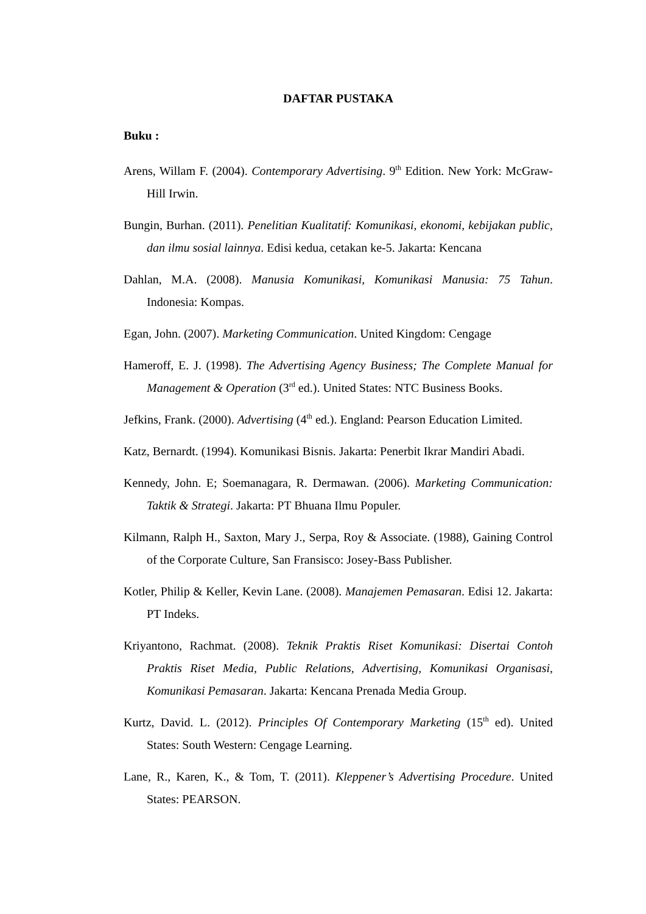DAFTAR PUSTAKA
Buku :
Arens, Willam F. (2004). Contemporary Advertising. 9<sup>th</sup> Edition. New York: McGraw-Hill Irwin.
Bungin, Burhan. (2011). Penelitian Kualitatif: Komunikasi, ekonomi, kebijakan public, dan ilmu sosial lainnya. Edisi kedua, cetakan ke-5. Jakarta: Kencana
Dahlan, M.A. (2008). Manusia Komunikasi, Komunikasi Manusia: 75 Tahun. Indonesia: Kompas.
Egan, John. (2007). Marketing Communication. United Kingdom: Cengage
Hameroff, E. J. (1998). The Advertising Agency Business; The Complete Manual for Management & Operation (3<sup>rd</sup> ed.). United States: NTC Business Books.
Jefkins, Frank. (2000). Advertising (4<sup>th</sup> ed.). England: Pearson Education Limited.
Katz, Bernardt. (1994). Komunikasi Bisnis. Jakarta: Penerbit Ikrar Mandiri Abadi.
Kennedy, John. E; Soemanagara, R. Dermawan. (2006). Marketing Communication: Taktik & Strategi. Jakarta: PT Bhuana Ilmu Populer.
Kilmann, Ralph H., Saxton, Mary J., Serpa, Roy & Associate. (1988), Gaining Control of the Corporate Culture, San Fransisco: Josey-Bass Publisher.
Kotler, Philip & Keller, Kevin Lane. (2008). Manajemen Pemasaran. Edisi 12. Jakarta: PT Indeks.
Kriyantono, Rachmat. (2008). Teknik Praktis Riset Komunikasi: Disertai Contoh Praktis Riset Media, Public Relations, Advertising, Komunikasi Organisasi, Komunikasi Pemasaran. Jakarta: Kencana Prenada Media Group.
Kurtz, David. L. (2012). Principles Of Contemporary Marketing (15<sup>th</sup> ed). United States: South Western: Cengage Learning.
Lane, R., Karen, K., & Tom, T. (2011). Kleppener’s Advertising Procedure. United States: PEARSON.